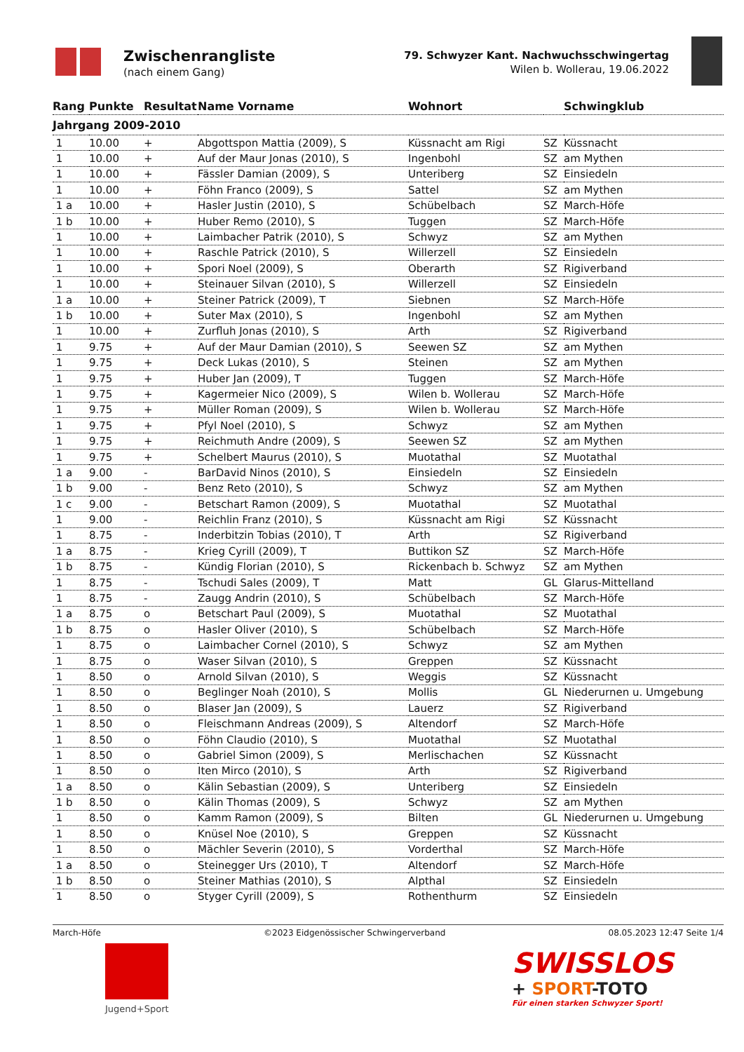Zwischenrangliste
(nach einem Gang)
79. Schwyzer Kant. Nachwuchsschwingertag
Wilen b. Wollerau, 19.06.2022
| Rang | Punkte | Resultat | Name Vorname | Wohnort | | Schwingklub |
| --- | --- | --- | --- | --- | --- | --- |
| Jahrgang 2009-2010 | | | | | | |
| 1 | 10.00 | + | Abgottspon Mattia (2009), S | Küssnacht am Rigi | SZ | Küssnacht |
| 1 | 10.00 | + | Auf der Maur Jonas (2010), S | Ingenbohl | SZ | am Mythen |
| 1 | 10.00 | + | Fässler Damian (2009), S | Unteriberg | SZ | Einsiedeln |
| 1 | 10.00 | + | Föhn Franco (2009), S | Sattel | SZ | am Mythen |
| 1 a | 10.00 | + | Hasler Justin (2010), S | Schübelbach | SZ | March-Höfe |
| 1 b | 10.00 | + | Huber Remo (2010), S | Tuggen | SZ | March-Höfe |
| 1 | 10.00 | + | Laimbacher Patrik (2010), S | Schwyz | SZ | am Mythen |
| 1 | 10.00 | + | Raschle Patrick (2010), S | Willerzell | SZ | Einsiedeln |
| 1 | 10.00 | + | Spori Noel (2009), S | Oberarth | SZ | Rigiverband |
| 1 | 10.00 | + | Steinauer Silvan (2010), S | Willerzell | SZ | Einsiedeln |
| 1 a | 10.00 | + | Steiner Patrick (2009), T | Siebnen | SZ | March-Höfe |
| 1 b | 10.00 | + | Suter Max (2010), S | Ingenbohl | SZ | am Mythen |
| 1 | 10.00 | + | Zurfluh Jonas (2010), S | Arth | SZ | Rigiverband |
| 1 | 9.75 | + | Auf der Maur Damian (2010), S | Seewen SZ | SZ | am Mythen |
| 1 | 9.75 | + | Deck Lukas (2010), S | Steinen | SZ | am Mythen |
| 1 | 9.75 | + | Huber Jan (2009), T | Tuggen | SZ | March-Höfe |
| 1 | 9.75 | + | Kagermeier Nico (2009), S | Wilen b. Wollerau | SZ | March-Höfe |
| 1 | 9.75 | + | Müller Roman (2009), S | Wilen b. Wollerau | SZ | March-Höfe |
| 1 | 9.75 | + | Pfyl Noel (2010), S | Schwyz | SZ | am Mythen |
| 1 | 9.75 | + | Reichmuth Andre (2009), S | Seewen SZ | SZ | am Mythen |
| 1 | 9.75 | + | Schelbert Maurus (2010), S | Muotathal | SZ | Muotathal |
| 1 a | 9.00 | - | BarDavid Ninos (2010), S | Einsiedeln | SZ | Einsiedeln |
| 1 b | 9.00 | - | Benz Reto (2010), S | Schwyz | SZ | am Mythen |
| 1 c | 9.00 | - | Betschart Ramon (2009), S | Muotathal | SZ | Muotathal |
| 1 | 9.00 | - | Reichlin Franz (2010), S | Küssnacht am Rigi | SZ | Küssnacht |
| 1 | 8.75 | - | Inderbitzin Tobias (2010), T | Arth | SZ | Rigiverband |
| 1 a | 8.75 | - | Krieg Cyrill (2009), T | Buttikon SZ | SZ | March-Höfe |
| 1 b | 8.75 | - | Kündig Florian (2010), S | Rickenbach b. Schwyz | SZ | am Mythen |
| 1 | 8.75 | - | Tschudi Sales (2009), T | Matt | GL | Glarus-Mittelland |
| 1 | 8.75 | - | Zaugg Andrin (2010), S | Schübelbach | SZ | March-Höfe |
| 1 a | 8.75 | o | Betschart Paul (2009), S | Muotathal | SZ | Muotathal |
| 1 b | 8.75 | o | Hasler Oliver (2010), S | Schübelbach | SZ | March-Höfe |
| 1 | 8.75 | o | Laimbacher Cornel (2010), S | Schwyz | SZ | am Mythen |
| 1 | 8.75 | o | Waser Silvan (2010), S | Greppen | SZ | Küssnacht |
| 1 | 8.50 | o | Arnold Silvan (2010), S | Weggis | SZ | Küssnacht |
| 1 | 8.50 | o | Beglinger Noah (2010), S | Mollis | GL | Niederurnen u. Umgebung |
| 1 | 8.50 | o | Blaser Jan (2009), S | Lauerz | SZ | Rigiverband |
| 1 | 8.50 | o | Fleischmann Andreas (2009), S | Altendorf | SZ | March-Höfe |
| 1 | 8.50 | o | Föhn Claudio (2010), S | Muotathal | SZ | Muotathal |
| 1 | 8.50 | o | Gabriel Simon (2009), S | Merlischachen | SZ | Küssnacht |
| 1 | 8.50 | o | Iten Mirco (2010), S | Arth | SZ | Rigiverband |
| 1 a | 8.50 | o | Kälin Sebastian (2009), S | Unteriberg | SZ | Einsiedeln |
| 1 b | 8.50 | o | Kälin Thomas (2009), S | Schwyz | SZ | am Mythen |
| 1 | 8.50 | o | Kamm Ramon (2009), S | Bilten | GL | Niederurnen u. Umgebung |
| 1 | 8.50 | o | Knüsel Noe (2010), S | Greppen | SZ | Küssnacht |
| 1 | 8.50 | o | Mächler Severin (2010), S | Vorderthal | SZ | March-Höfe |
| 1 a | 8.50 | o | Steinegger Urs (2010), T | Altendorf | SZ | March-Höfe |
| 1 b | 8.50 | o | Steiner Mathias (2010), S | Alpthal | SZ | Einsiedeln |
| 1 | 8.50 | o | Styger Cyrill (2009), S | Rothenthurm | SZ | Einsiedeln |
March-Höfe ©2023 Eidgenössischer Schwingerverband 08.05.2023 12:47 Seite 1/4
Jugend+Sport
SWISSLOS
+ SPORT-TOTO
Für einen starken Schwyzer Sport!